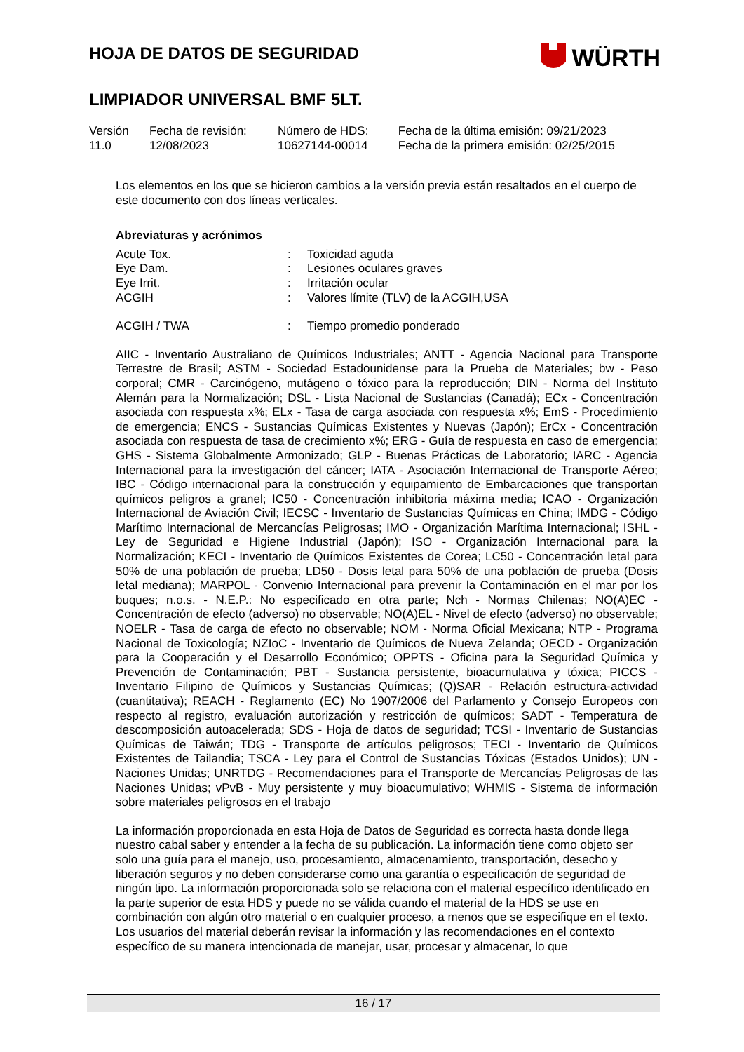HOJA DE DATOS DE SEGURIDAD
WÜRTH
LIMPIADOR UNIVERSAL BMF 5LT.
| Versión 11.0 | Fecha de revisión: 12/08/2023 | Número de HDS: 10627144-00014 | Fecha de la última emisión: 09/21/2023 Fecha de la primera emisión: 02/25/2015 |
Los elementos en los que se hicieron cambios a la versión previa están resaltados en el cuerpo de este documento con dos líneas verticales.
Abreviaturas y acrónimos
| Acute Tox. | : | Toxicidad aguda |
| Eye Dam. | : | Lesiones oculares graves |
| Eye Irrit. | : | Irritación ocular |
| ACGIH | : | Valores límite (TLV) de la ACGIH,USA |
| ACGIH / TWA | : | Tiempo promedio ponderado |
AIIC - Inventario Australiano de Químicos Industriales; ANTT - Agencia Nacional para Transporte Terrestre de Brasil; ASTM - Sociedad Estadounidense para la Prueba de Materiales; bw - Peso corporal; CMR - Carcinógeno, mutágeno o tóxico para la reproducción; DIN - Norma del Instituto Alemán para la Normalización; DSL - Lista Nacional de Sustancias (Canadá); ECx - Concentración asociada con respuesta x%; ELx - Tasa de carga asociada con respuesta x%; EmS - Procedimiento de emergencia; ENCS - Sustancias Químicas Existentes y Nuevas (Japón); ErCx - Concentración asociada con respuesta de tasa de crecimiento x%; ERG - Guía de respuesta en caso de emergencia; GHS - Sistema Globalmente Armonizado; GLP - Buenas Prácticas de Laboratorio; IARC - Agencia Internacional para la investigación del cáncer; IATA - Asociación Internacional de Transporte Aéreo; IBC - Código internacional para la construcción y equipamiento de Embarcaciones que transportan químicos peligros a granel; IC50 - Concentración inhibitoria máxima media; ICAO - Organización Internacional de Aviación Civil; IECSC - Inventario de Sustancias Químicas en China; IMDG - Código Marítimo Internacional de Mercancías Peligrosas; IMO - Organización Marítima Internacional; ISHL - Ley de Seguridad e Higiene Industrial (Japón); ISO - Organización Internacional para la Normalización; KECI - Inventario de Químicos Existentes de Corea; LC50 - Concentración letal para 50% de una población de prueba; LD50 - Dosis letal para 50% de una población de prueba (Dosis letal mediana); MARPOL - Convenio Internacional para prevenir la Contaminación en el mar por los buques; n.o.s. - N.E.P.: No especificado en otra parte; Nch - Normas Chilenas; NO(A)EC - Concentración de efecto (adverso) no observable; NO(A)EL - Nivel de efecto (adverso) no observable; NOELR - Tasa de carga de efecto no observable; NOM - Norma Oficial Mexicana; NTP - Programa Nacional de Toxicología; NZIoC - Inventario de Químicos de Nueva Zelanda; OECD - Organización para la Cooperación y el Desarrollo Económico; OPPTS - Oficina para la Seguridad Química y Prevención de Contaminación; PBT - Sustancia persistente, bioacumulativa y tóxica; PICCS - Inventario Filipino de Químicos y Sustancias Químicas; (Q)SAR - Relación estructura-actividad (cuantitativa); REACH - Reglamento (EC) No 1907/2006 del Parlamento y Consejo Europeos con respecto al registro, evaluación autorización y restricción de químicos; SADT - Temperatura de descomposición autoacelerada; SDS - Hoja de datos de seguridad; TCSI - Inventario de Sustancias Químicas de Taiwán; TDG - Transporte de artículos peligrosos; TECI - Inventario de Químicos Existentes de Tailandia; TSCA - Ley para el Control de Sustancias Tóxicas (Estados Unidos); UN - Naciones Unidas; UNRTDG - Recomendaciones para el Transporte de Mercancías Peligrosas de las Naciones Unidas; vPvB - Muy persistente y muy bioacumulativo; WHMIS - Sistema de información sobre materiales peligrosos en el trabajo
La información proporcionada en esta Hoja de Datos de Seguridad es correcta hasta donde llega nuestro cabal saber y entender a la fecha de su publicación. La información tiene como objeto ser solo una guía para el manejo, uso, procesamiento, almacenamiento, transportación, desecho y liberación seguros y no deben considerarse como una garantía o especificación de seguridad de ningún tipo. La información proporcionada solo se relaciona con el material específico identificado en la parte superior de esta HDS y puede no se válida cuando el material de la HDS se use en combinación con algún otro material o en cualquier proceso, a menos que se especifique en el texto. Los usuarios del material deberán revisar la información y las recomendaciones en el contexto específico de su manera intencionada de manejar, usar, procesar y almacenar, lo que
16 / 17